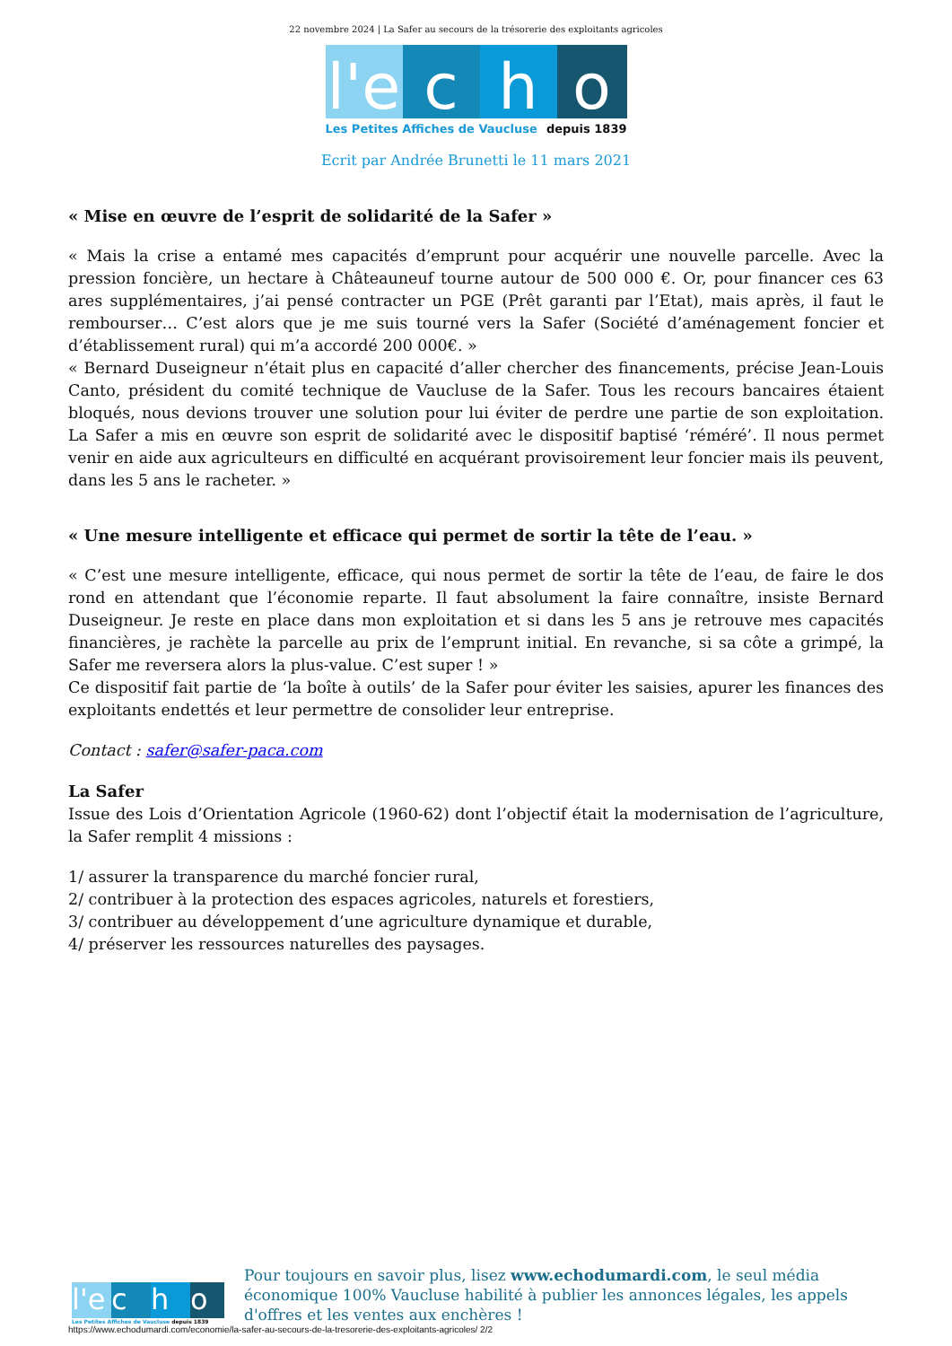22 novembre 2024 | La Safer au secours de la trésorerie des exploitants agricoles
l'e
c
h
o
Les Petites Affiches de Vaucluse depuis 1839
Ecrit par Andrée Brunetti le 11 mars 2021
« Mise en œuvre de l’esprit de solidarité de la Safer »
« Mais la crise a entamé mes capacités d’emprunt pour acquérir une nouvelle parcelle. Avec la pression foncière, un hectare à Châteauneuf tourne autour de 500 000 €. Or, pour financer ces 63 ares supplémentaires, j’ai pensé contracter un PGE (Prêt garanti par l’Etat), mais après, il faut le rembourser… C’est alors que je me suis tourné vers la Safer (Société d’aménagement foncier et d’établissement rural) qui m’a accordé 200 000€. »
« Bernard Duseigneur n’était plus en capacité d’aller chercher des financements, précise Jean-Louis Canto, président du comité technique de Vaucluse de la Safer. Tous les recours bancaires étaient bloqués, nous devions trouver une solution pour lui éviter de perdre une partie de son exploitation. La Safer a mis en œuvre son esprit de solidarité avec le dispositif baptisé ‘réméré’. Il nous permet venir en aide aux agriculteurs en difficulté en acquérant provisoirement leur foncier mais ils peuvent, dans les 5 ans le racheter. »
« Une mesure intelligente et efficace qui permet de sortir la tête de l’eau. »
« C’est une mesure intelligente, efficace, qui nous permet de sortir la tête de l’eau, de faire le dos rond en attendant que l’économie reparte. Il faut absolument la faire connaître, insiste Bernard Duseigneur. Je reste en place dans mon exploitation et si dans les 5 ans je retrouve mes capacités financières, je rachète la parcelle au prix de l’emprunt initial. En revanche, si sa côte a grimpé, la Safer me reversera alors la plus-value. C’est super ! »
Ce dispositif fait partie de ‘la boîte à outils’ de la Safer pour éviter les saisies, apurer les finances des exploitants endettés et leur permettre de consolider leur entreprise.
Contact : safer@safer-paca.com
La Safer
Issue des Lois d’Orientation Agricole (1960-62) dont l’objectif était la modernisation de l’agriculture, la Safer remplit 4 missions :
1/ assurer la transparence du marché foncier rural,
2/ contribuer à la protection des espaces agricoles, naturels et forestiers,
3/ contribuer au développement d’une agriculture dynamique et durable,
4/ préserver les ressources naturelles des paysages.
l'e c h o
Les Petites Affiches de Vaucluse depuis 1839
Pour toujours en savoir plus, lisez www.echodumardi.com, le seul média économique 100% Vaucluse habilité à publier les annonces légales, les appels d'offres et les ventes aux enchères !
https://www.echodumardi.com/economie/la-safer-au-secours-de-la-tresorerie-des-exploitants-agricoles/ 2/2